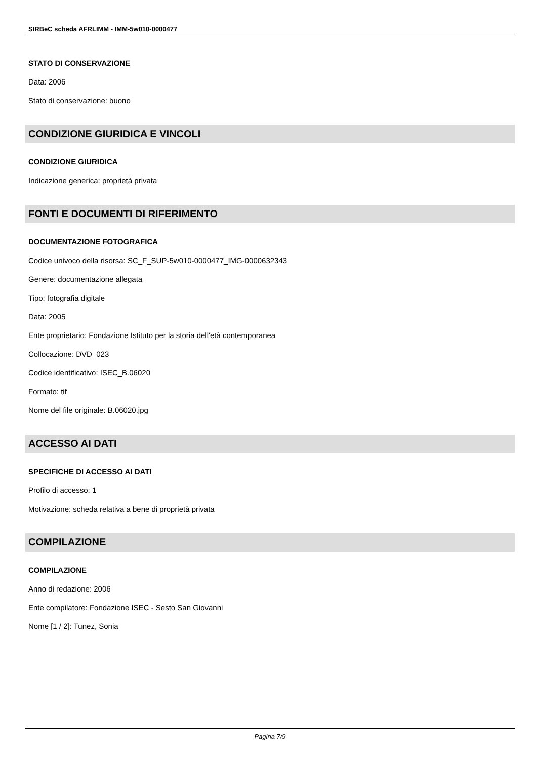SIRBeC scheda AFRLIMM - IMM-5w010-0000477
STATO DI CONSERVAZIONE
Data: 2006
Stato di conservazione: buono
CONDIZIONE GIURIDICA E VINCOLI
CONDIZIONE GIURIDICA
Indicazione generica: proprietà privata
FONTI E DOCUMENTI DI RIFERIMENTO
DOCUMENTAZIONE FOTOGRAFICA
Codice univoco della risorsa: SC_F_SUP-5w010-0000477_IMG-0000632343
Genere: documentazione allegata
Tipo: fotografia digitale
Data: 2005
Ente proprietario: Fondazione Istituto per la storia dell'età contemporanea
Collocazione: DVD_023
Codice identificativo: ISEC_B.06020
Formato: tif
Nome del file originale: B.06020.jpg
ACCESSO AI DATI
SPECIFICHE DI ACCESSO AI DATI
Profilo di accesso: 1
Motivazione: scheda relativa a bene di proprietà privata
COMPILAZIONE
COMPILAZIONE
Anno di redazione: 2006
Ente compilatore: Fondazione ISEC - Sesto San Giovanni
Nome [1 / 2]: Tunez, Sonia
Pagina 7/9